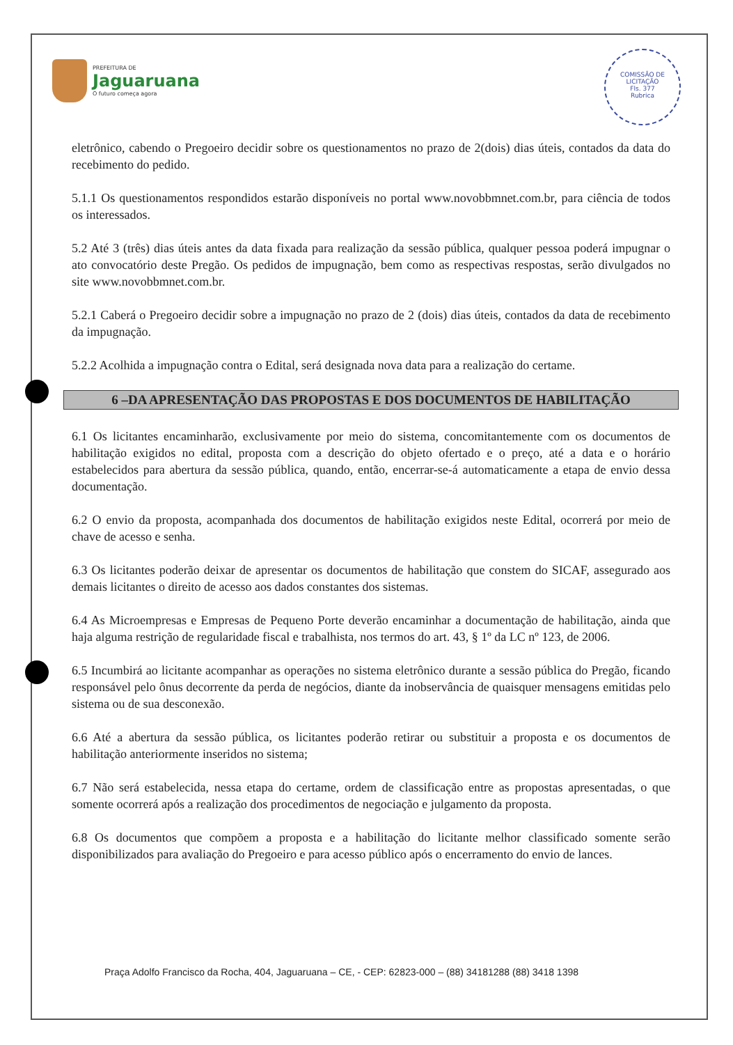PREFEITURA DE
Jaguaruana
O futuro começa agora
COMISSÃO DE LICITAÇÃO
Fls. 377
Rubrica
eletrônico, cabendo o Pregoeiro decidir sobre os questionamentos no prazo de 2(dois) dias úteis, contados da data do recebimento do pedido.
5.1.1 Os questionamentos respondidos estarão disponíveis no portal www.novobbmnet.com.br, para ciência de todos os interessados.
5.2 Até 3 (três) dias úteis antes da data fixada para realização da sessão pública, qualquer pessoa poderá impugnar o ato convocatório deste Pregão. Os pedidos de impugnação, bem como as respectivas respostas, serão divulgados no site www.novobbmnet.com.br.
5.2.1 Caberá o Pregoeiro decidir sobre a impugnação no prazo de 2 (dois) dias úteis, contados da data de recebimento da impugnação.
5.2.2 Acolhida a impugnação contra o Edital, será designada nova data para a realização do certame.
6 –DA APRESENTAÇÃO DAS PROPOSTAS E DOS DOCUMENTOS DE HABILITAÇÃO
6.1 Os licitantes encaminharão, exclusivamente por meio do sistema, concomitantemente com os documentos de habilitação exigidos no edital, proposta com a descrição do objeto ofertado e o preço, até a data e o horário estabelecidos para abertura da sessão pública, quando, então, encerrar-se-á automaticamente a etapa de envio dessa documentação.
6.2 O envio da proposta, acompanhada dos documentos de habilitação exigidos neste Edital, ocorrerá por meio de chave de acesso e senha.
6.3 Os licitantes poderão deixar de apresentar os documentos de habilitação que constem do SICAF, assegurado aos demais licitantes o direito de acesso aos dados constantes dos sistemas.
6.4 As Microempresas e Empresas de Pequeno Porte deverão encaminhar a documentação de habilitação, ainda que haja alguma restrição de regularidade fiscal e trabalhista, nos termos do art. 43, § 1º da LC nº 123, de 2006.
6.5 Incumbirá ao licitante acompanhar as operações no sistema eletrônico durante a sessão pública do Pregão, ficando responsável pelo ônus decorrente da perda de negócios, diante da inobservância de quaisquer mensagens emitidas pelo sistema ou de sua desconexão.
6.6 Até a abertura da sessão pública, os licitantes poderão retirar ou substituir a proposta e os documentos de habilitação anteriormente inseridos no sistema;
6.7 Não será estabelecida, nessa etapa do certame, ordem de classificação entre as propostas apresentadas, o que somente ocorrerá após a realização dos procedimentos de negociação e julgamento da proposta.
6.8 Os documentos que compõem a proposta e a habilitação do licitante melhor classificado somente serão disponibilizados para avaliação do Pregoeiro e para acesso público após o encerramento do envio de lances.
Praça Adolfo Francisco da Rocha, 404, Jaguaruana – CE, - CEP: 62823-000 – (88) 34181288 (88) 3418 1398